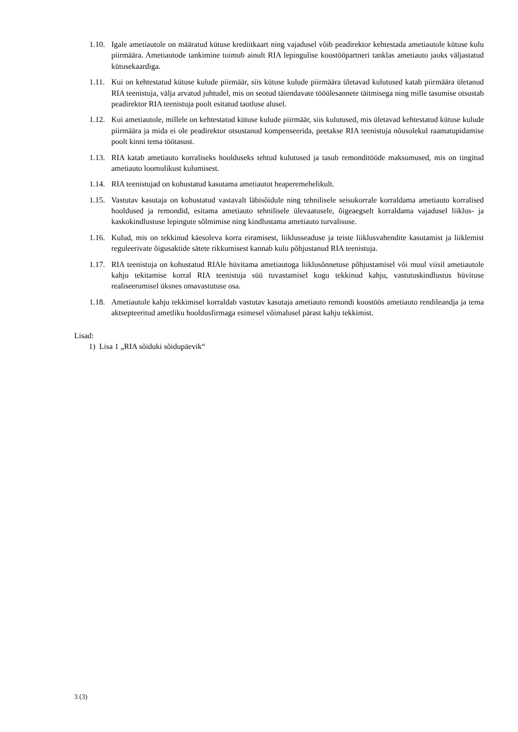1.10. Igale ametiautole on määratud kütuse krediitkaart ning vajadusel võib peadirektor kehtestada ametiautole kütuse kulu piirmäära. Ametiautode tankimine toimub ainult RIA lepingulise koostööpartneri tanklas ametiauto jaoks väljastatud kütusekaardiga.
1.11. Kui on kehtestatud kütuse kulude piirmäär, siis kütuse kulude piirmäära ületavad kulutused katab piirmäära ületanud RIA teenistuja, välja arvatud juhtudel, mis on seotud täiendavate tööülesannete täitmisega ning mille tasumise otsustab peadirektor RIA teenistuja poolt esitatud taotluse alusel.
1.12. Kui ametiautole, millele on kehtestatud kütuse kulude piirmäär, siis kulutused, mis ületavad kehtestatud kütuse kulude piirmäära ja mida ei ole peadirektor otsustanud kompenseerida, peetakse RIA teenistuja nõusolekul raamatupidamise poolt kinni tema töötasust.
1.13. RIA katab ametiauto korraliseks hoolduseks tehtud kulutused ja tasub remonditööde maksumused, mis on tingitud ametiauto loomulikust kulumisest.
1.14. RIA teenistujad on kohustatud kasutama ametiautot heaperemehelikult.
1.15. Vastutav kasutaja on kohustatud vastavalt läbisõidule ning tehnilisele seisukorrale korraldama ametiauto korralised hooldused ja remondid, esitama ametiauto tehnilisele ülevaatusele, õigeaegselt korraldama vajadusel liiklus- ja kaskokindlustuse lepingute sõlmimise ning kindlustama ametiauto turvalisuse.
1.16. Kulud, mis on tekkinud käesoleva korra eiramisest, liiklusseaduse ja teiste liiklusvahendite kasutamist ja liiklemist reguleerivate õigusaktide sätete rikkumisest kannab kulu põhjustanud RIA teenistuja.
1.17. RIA teenistuja on kohustatud RIAle hüvitama ametiautoga liiklusõnnetuse põhjustamisel või muul viisil ametiautole kahju tekitamise korral RIA teenistuja süü tuvastamisel kogu tekkinud kahju, vastutuskindlustus hüvituse realiseerumisel üksnes omavastutuse osa.
1.18. Ametiautole kahju tekkimisel korraldab vastutav kasutaja ametiauto remondi koostöös ametiauto rendileandja ja tema aktsepteeritud ametliku hooldusfirmaga esimesel võimalusel pärast kahju tekkimist.
Lisad:
1) Lisa 1 „RIA sõiduki sõidupäevik“
3 (3)